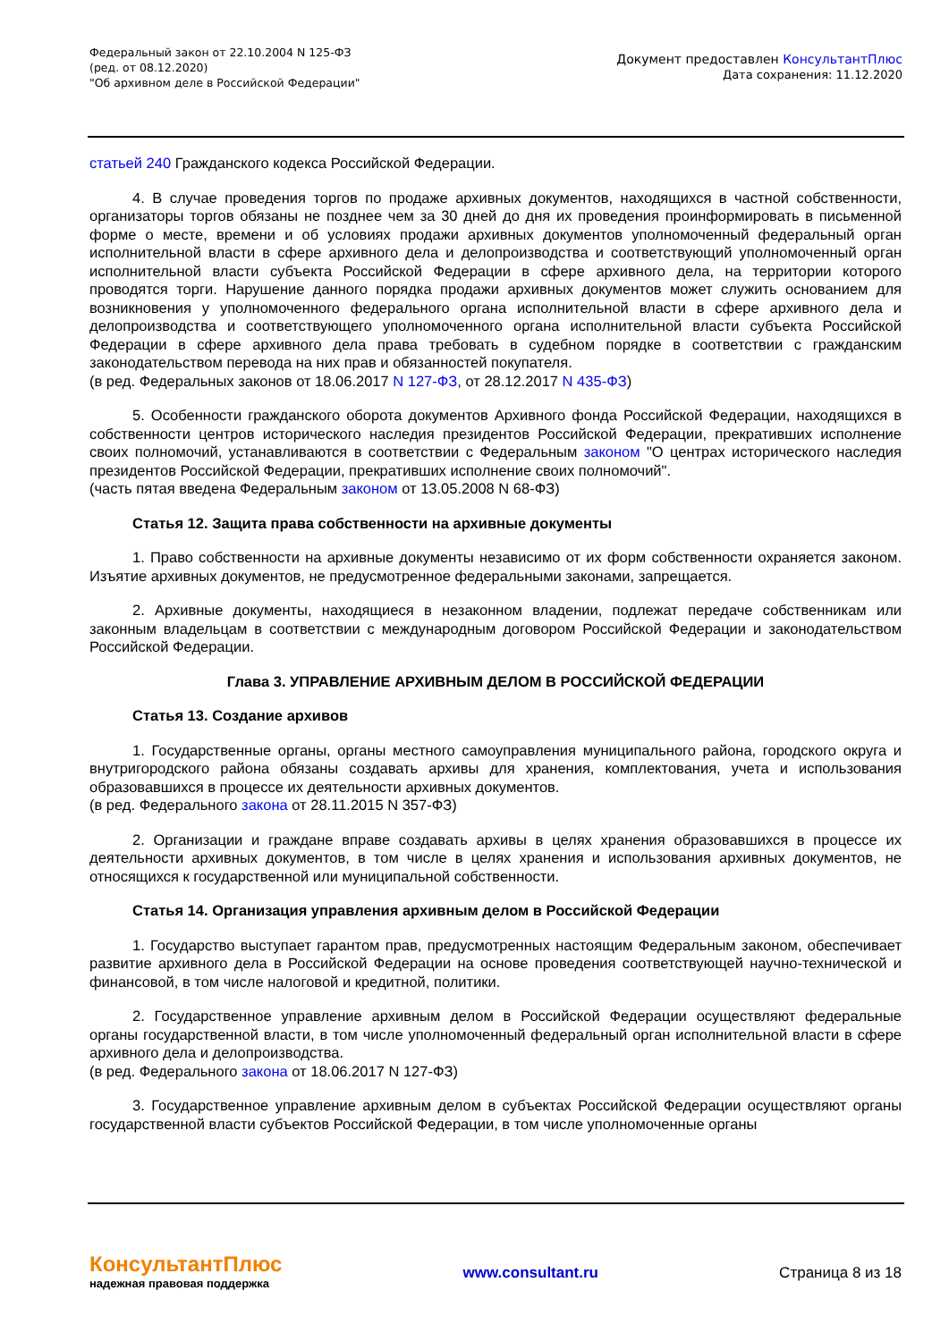Федеральный закон от 22.10.2004 N 125-ФЗ
(ред. от 08.12.2020)
"Об архивном деле в Российской Федерации"
Документ предоставлен КонсультантПлюс
Дата сохранения: 11.12.2020
статьей 240 Гражданского кодекса Российской Федерации.
4. В случае проведения торгов по продаже архивных документов, находящихся в частной собственности, организаторы торгов обязаны не позднее чем за 30 дней до дня их проведения проинформировать в письменной форме о месте, времени и об условиях продажи архивных документов уполномоченный федеральный орган исполнительной власти в сфере архивного дела и делопроизводства и соответствующий уполномоченный орган исполнительной власти субъекта Российской Федерации в сфере архивного дела, на территории которого проводятся торги. Нарушение данного порядка продажи архивных документов может служить основанием для возникновения у уполномоченного федерального органа исполнительной власти в сфере архивного дела и делопроизводства и соответствующего уполномоченного органа исполнительной власти субъекта Российской Федерации в сфере архивного дела права требовать в судебном порядке в соответствии с гражданским законодательством перевода на них прав и обязанностей покупателя.
(в ред. Федеральных законов от 18.06.2017 N 127-ФЗ, от 28.12.2017 N 435-ФЗ)
5. Особенности гражданского оборота документов Архивного фонда Российской Федерации, находящихся в собственности центров исторического наследия президентов Российской Федерации, прекративших исполнение своих полномочий, устанавливаются в соответствии с Федеральным законом "О центрах исторического наследия президентов Российской Федерации, прекративших исполнение своих полномочий".
(часть пятая введена Федеральным законом от 13.05.2008 N 68-ФЗ)
Статья 12. Защита права собственности на архивные документы
1. Право собственности на архивные документы независимо от их форм собственности охраняется законом. Изъятие архивных документов, не предусмотренное федеральными законами, запрещается.
2. Архивные документы, находящиеся в незаконном владении, подлежат передаче собственникам или законным владельцам в соответствии с международным договором Российской Федерации и законодательством Российской Федерации.
Глава 3. УПРАВЛЕНИЕ АРХИВНЫМ ДЕЛОМ В РОССИЙСКОЙ ФЕДЕРАЦИИ
Статья 13. Создание архивов
1. Государственные органы, органы местного самоуправления муниципального района, городского округа и внутригородского района обязаны создавать архивы для хранения, комплектования, учета и использования образовавшихся в процессе их деятельности архивных документов.
(в ред. Федерального закона от 28.11.2015 N 357-ФЗ)
2. Организации и граждане вправе создавать архивы в целях хранения образовавшихся в процессе их деятельности архивных документов, в том числе в целях хранения и использования архивных документов, не относящихся к государственной или муниципальной собственности.
Статья 14. Организация управления архивным делом в Российской Федерации
1. Государство выступает гарантом прав, предусмотренных настоящим Федеральным законом, обеспечивает развитие архивного дела в Российской Федерации на основе проведения соответствующей научно-технической и финансовой, в том числе налоговой и кредитной, политики.
2. Государственное управление архивным делом в Российской Федерации осуществляют федеральные органы государственной власти, в том числе уполномоченный федеральный орган исполнительной власти в сфере архивного дела и делопроизводства.
(в ред. Федерального закона от 18.06.2017 N 127-ФЗ)
3. Государственное управление архивным делом в субъектах Российской Федерации осуществляют органы государственной власти субъектов Российской Федерации, в том числе уполномоченные органы
КонсультантПлюс
надежная правовая поддержка
www.consultant.ru Страница 8 из 18